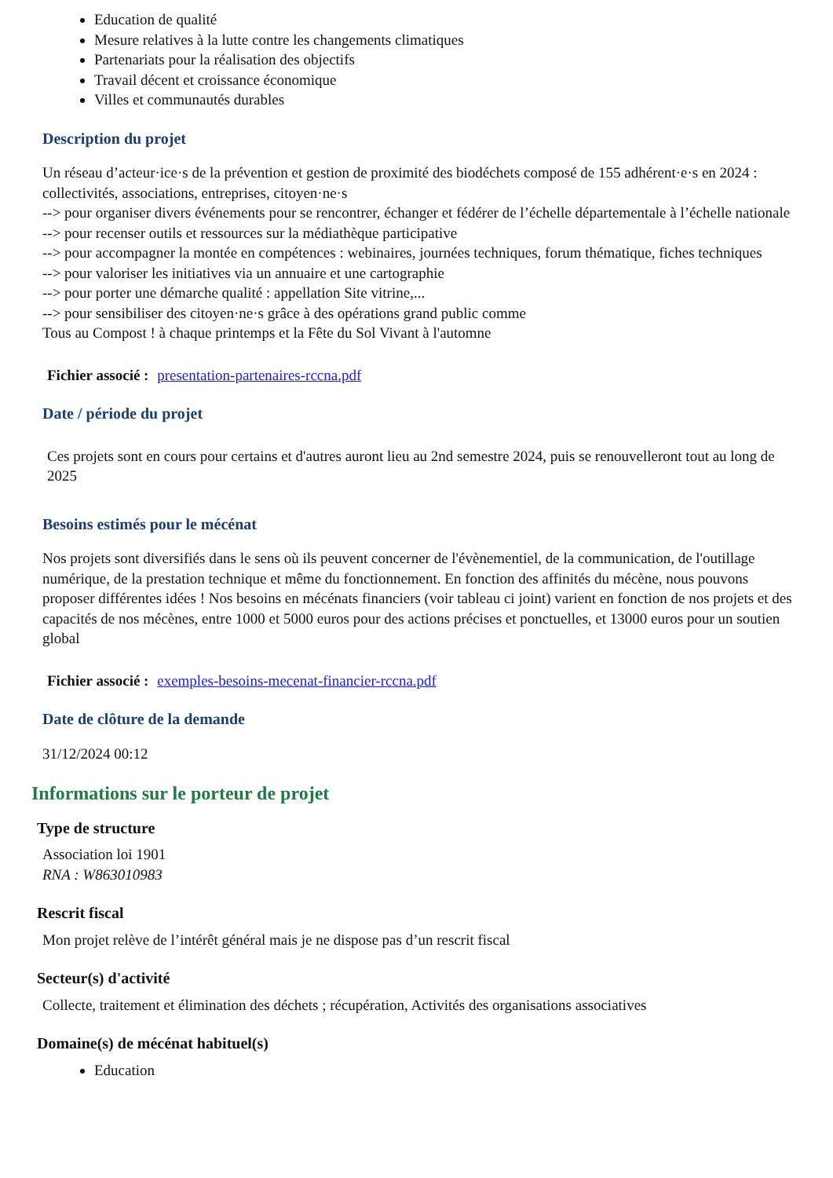Education de qualité
Mesure relatives à la lutte contre les changements climatiques
Partenariats pour la réalisation des objectifs
Travail décent et croissance économique
Villes et communautés durables
Description du projet
Un réseau d’acteur·ice·s de la prévention et gestion de proximité des biodéchets composé de 155 adhérent·e·s en 2024 : collectivités, associations, entreprises, citoyen·ne·s
--> pour organiser divers événements pour se rencontrer, échanger et fédérer de l’échelle départementale à l’échelle nationale
--> pour recenser outils et ressources sur la médiathèque participative
--> pour accompagner la montée en compétences : webinaires, journées techniques, forum thématique, fiches techniques
--> pour valoriser les initiatives via un annuaire et une cartographie
--> pour porter une démarche qualité : appellation Site vitrine,...
--> pour sensibiliser des citoyen·ne·s grâce à des opérations grand public comme
Tous au Compost ! à chaque printemps et la Fête du Sol Vivant à l'automne
Fichier associé : presentation-partenaires-rccna.pdf
Date / période du projet
Ces projets sont en cours pour certains et d'autres auront lieu au 2nd semestre 2024, puis se renouvelleront tout au long de 2025
Besoins estimés pour le mécénat
Nos projets sont diversifiés dans le sens où ils peuvent concerner de l'évènementiel, de la communication, de l'outillage numérique, de la prestation technique et même du fonctionnement. En fonction des affinités du mécène, nous pouvons proposer différentes idées ! Nos besoins en mécénats financiers (voir tableau ci joint) varient en fonction de nos projets et des capacités de nos mécènes, entre 1000 et 5000 euros pour des actions précises et ponctuelles, et 13000 euros pour un soutien global
Fichier associé : exemples-besoins-mecenat-financier-rccna.pdf
Date de clôture de la demande
31/12/2024 00:12
Informations sur le porteur de projet
Type de structure
Association loi 1901
RNA : W863010983
Rescrit fiscal
Mon projet relève de l’intérêt général mais je ne dispose pas d’un rescrit fiscal
Secteur(s) d'activité
Collecte, traitement et élimination des déchets ; récupération, Activités des organisations associatives
Domaine(s) de mécénat habituel(s)
Education